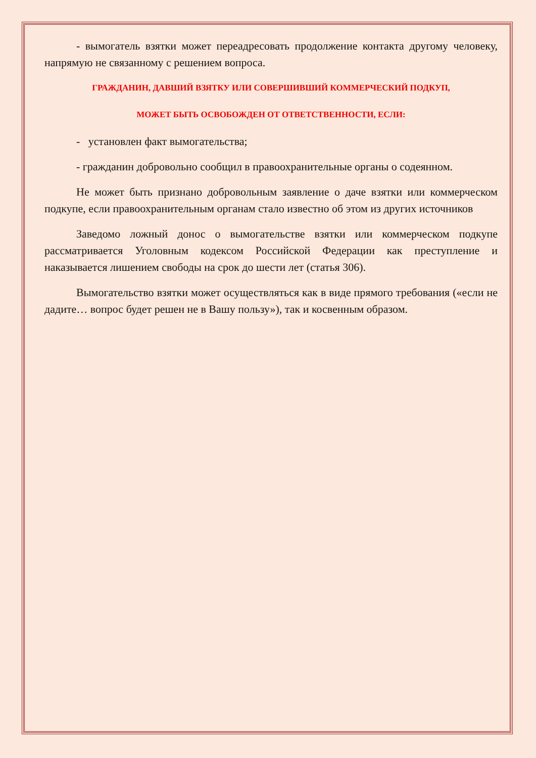- вымогатель взятки может переадресовать продолжение контакта другому человеку, напрямую не связанному с решением вопроса.
ГРАЖДАНИН, ДАВШИЙ ВЗЯТКУ ИЛИ СОВЕРШИВШИЙ КОММЕРЧЕСКИЙ ПОДКУП,
МОЖЕТ БЫТЬ ОСВОБОЖДЕН ОТ ОТВЕТСТВЕННОСТИ, ЕСЛИ:
- установлен факт вымогательства;
- гражданин добровольно сообщил в правоохранительные органы о содеянном.
Не может быть признано добровольным заявление о даче взятки или коммерческом подкупе, если правоохранительным органам стало известно об этом из других источников
Заведомо ложный донос о вымогательстве взятки или коммерческом подкупе рассматривается Уголовным кодексом Российской Федерации как преступление и наказывается лишением свободы на срок до шести лет (статья 306).
Вымогательство взятки может осуществляться как в виде прямого требования («если не дадите… вопрос будет решен не в Вашу пользу»), так и косвенным образом.